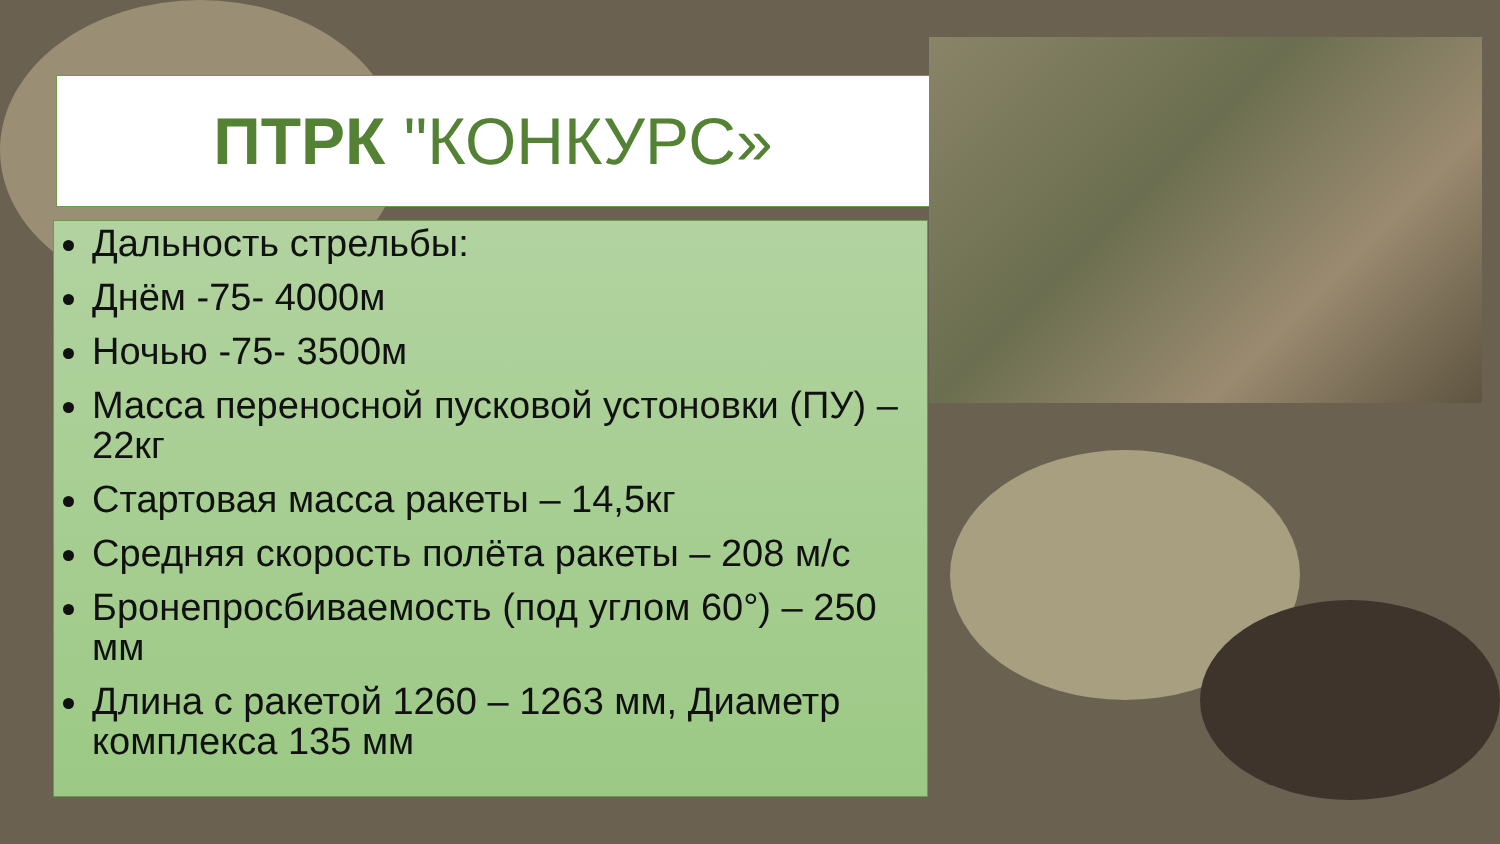ПТРК "КОНКУРС»
Дальность стрельбы:
Днём -75- 4000м
Ночью -75- 3500м
Масса переносной пусковой устоновки (ПУ) – 22кг
Стартовая масса ракеты – 14,5кг
Средняя скорость полёта ракеты – 208 м/с
Бронепросбиваемость (под углом 60°) – 250 мм
Длина с ракетой 1260 – 1263 мм, Диаметр комплекса 135 мм